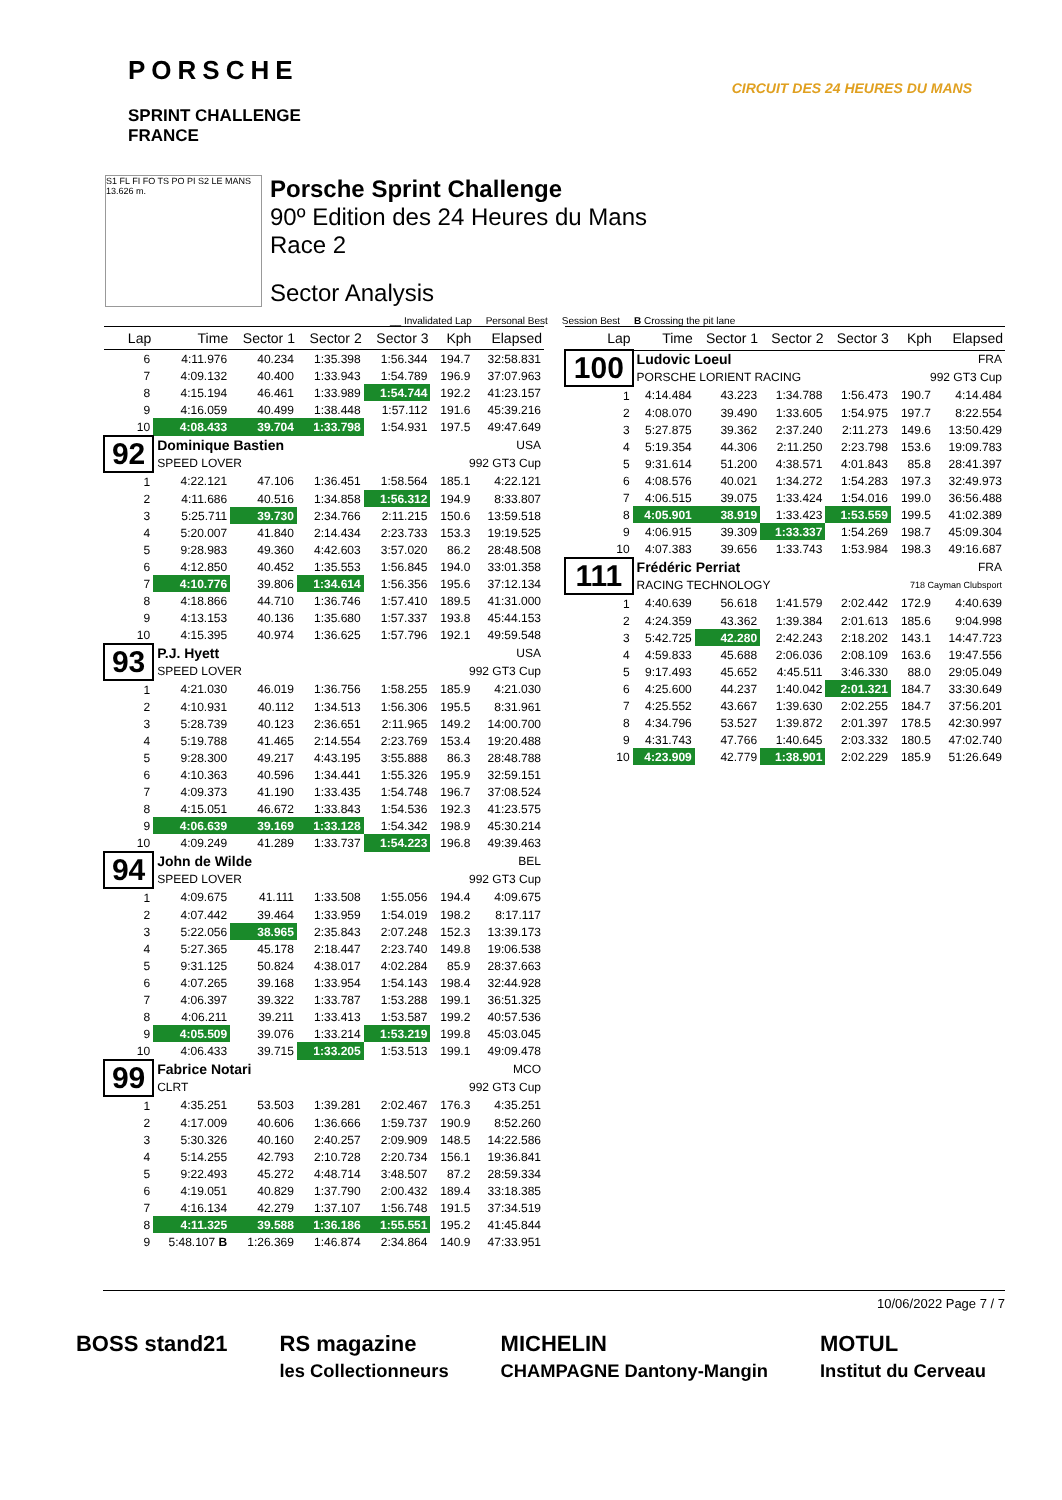PORSCHE
SPRINT CHALLENGE
FRANCE
CIRCUIT DES 24 HEURES DU MANS
S1 FL FI FO TS PO PI S2 LE MANS 13.626 m.
Porsche Sprint Challenge
90º Edition des 24 Heures du Mans
Race 2
Sector Analysis
__ Invalidated Lap Personal Best Session Best B Crossing the pit lane
| Lap | Time | Sector 1 | Sector 2 | Sector 3 | Kph | Elapsed |
| --- | --- | --- | --- | --- | --- | --- |
| 6 | 4:11.976 | 40.234 | 1:35.398 | 1:56.344 | 194.7 | 32:58.831 |
| 7 | 4:09.132 | 40.400 | 1:33.943 | 1:54.789 | 196.9 | 37:07.963 |
| 8 | 4:15.194 | 46.461 | 1:33.989 | 1:54.744 | 192.2 | 41:23.157 |
| 9 | 4:16.059 | 40.499 | 1:38.448 | 1:57.112 | 191.6 | 45:39.216 |
| 10 | 4:08.433 | 39.704 | 1:33.798 | 1:54.931 | 197.5 | 49:47.649 |
| 92 | Dominique Bastien | | | | USA | |
| | SPEED LOVER | | | | 992 GT3 Cup | |
| 1 | 4:22.121 | 47.106 | 1:36.451 | 1:58.564 | 185.1 | 4:22.121 |
| 2 | 4:11.686 | 40.516 | 1:34.858 | 1:56.312 | 194.9 | 8:33.807 |
| 3 | 5:25.711 | 39.730 | 2:34.766 | 2:11.215 | 150.6 | 13:59.518 |
| 4 | 5:20.007 | 41.840 | 2:14.434 | 2:23.733 | 153.3 | 19:19.525 |
| 5 | 9:28.983 | 49.360 | 4:42.603 | 3:57.020 | 86.2 | 28:48.508 |
| 6 | 4:12.850 | 40.452 | 1:35.553 | 1:56.845 | 194.0 | 33:01.358 |
| 7 | 4:10.776 | 39.806 | 1:34.614 | 1:56.356 | 195.6 | 37:12.134 |
| 8 | 4:18.866 | 44.710 | 1:36.746 | 1:57.410 | 189.5 | 41:31.000 |
| 9 | 4:13.153 | 40.136 | 1:35.680 | 1:57.337 | 193.8 | 45:44.153 |
| 10 | 4:15.395 | 40.974 | 1:36.625 | 1:57.796 | 192.1 | 49:59.548 |
| 93 | P.J. Hyett | | | | USA | |
| | SPEED LOVER | | | | 992 GT3 Cup | |
| 1 | 4:21.030 | 46.019 | 1:36.756 | 1:58.255 | 185.9 | 4:21.030 |
| 2 | 4:10.931 | 40.112 | 1:34.513 | 1:56.306 | 195.5 | 8:31.961 |
| 3 | 5:28.739 | 40.123 | 2:36.651 | 2:11.965 | 149.2 | 14:00.700 |
| 4 | 5:19.788 | 41.465 | 2:14.554 | 2:23.769 | 153.4 | 19:20.488 |
| 5 | 9:28.300 | 49.217 | 4:43.195 | 3:55.888 | 86.3 | 28:48.788 |
| 6 | 4:10.363 | 40.596 | 1:34.441 | 1:55.326 | 195.9 | 32:59.151 |
| 7 | 4:09.373 | 41.190 | 1:33.435 | 1:54.748 | 196.7 | 37:08.524 |
| 8 | 4:15.051 | 46.672 | 1:33.843 | 1:54.536 | 192.3 | 41:23.575 |
| 9 | 4:06.639 | 39.169 | 1:33.128 | 1:54.342 | 198.9 | 45:30.214 |
| 10 | 4:09.249 | 41.289 | 1:33.737 | 1:54.223 | 196.8 | 49:39.463 |
| 94 | John de Wilde | | | | BEL | |
| | SPEED LOVER | | | | 992 GT3 Cup | |
| 1 | 4:09.675 | 41.111 | 1:33.508 | 1:55.056 | 194.4 | 4:09.675 |
| 2 | 4:07.442 | 39.464 | 1:33.959 | 1:54.019 | 198.2 | 8:17.117 |
| 3 | 5:22.056 | 38.965 | 2:35.843 | 2:07.248 | 152.3 | 13:39.173 |
| 4 | 5:27.365 | 45.178 | 2:18.447 | 2:23.740 | 149.8 | 19:06.538 |
| 5 | 9:31.125 | 50.824 | 4:38.017 | 4:02.284 | 85.9 | 28:37.663 |
| 6 | 4:07.265 | 39.168 | 1:33.954 | 1:54.143 | 198.4 | 32:44.928 |
| 7 | 4:06.397 | 39.322 | 1:33.787 | 1:53.288 | 199.1 | 36:51.325 |
| 8 | 4:06.211 | 39.211 | 1:33.413 | 1:53.587 | 199.2 | 40:57.536 |
| 9 | 4:05.509 | 39.076 | 1:33.214 | 1:53.219 | 199.8 | 45:03.045 |
| 10 | 4:06.433 | 39.715 | 1:33.205 | 1:53.513 | 199.1 | 49:09.478 |
| 99 | Fabrice Notari | | | | MCO | |
| | CLRT | | | | 992 GT3 Cup | |
| 1 | 4:35.251 | 53.503 | 1:39.281 | 2:02.467 | 176.3 | 4:35.251 |
| 2 | 4:17.009 | 40.606 | 1:36.666 | 1:59.737 | 190.9 | 8:52.260 |
| 3 | 5:30.326 | 40.160 | 2:40.257 | 2:09.909 | 148.5 | 14:22.586 |
| 4 | 5:14.255 | 42.793 | 2:10.728 | 2:20.734 | 156.1 | 19:36.841 |
| 5 | 9:22.493 | 45.272 | 4:48.714 | 3:48.507 | 87.2 | 28:59.334 |
| 6 | 4:19.051 | 40.829 | 1:37.790 | 2:00.432 | 189.4 | 33:18.385 |
| 7 | 4:16.134 | 42.279 | 1:37.107 | 1:56.748 | 191.5 | 37:34.519 |
| 8 | 4:11.325 | 39.588 | 1:36.186 | 1:55.551 | 195.2 | 41:45.844 |
| 9 | 5:48.107 B | 1:26.369 | 1:46.874 | 2:34.864 | 140.9 | 47:33.951 |
| Lap | Time | Sector 1 | Sector 2 | Sector 3 | Kph | Elapsed |
| --- | --- | --- | --- | --- | --- | --- |
| 100 | Ludovic Loeul | | | | FRA | |
| | PORSCHE LORIENT RACING | | | | 992 GT3 Cup | |
| 1 | 4:14.484 | 43.223 | 1:34.788 | 1:56.473 | 190.7 | 4:14.484 |
| 2 | 4:08.070 | 39.490 | 1:33.605 | 1:54.975 | 197.7 | 8:22.554 |
| 3 | 5:27.875 | 39.362 | 2:37.240 | 2:11.273 | 149.6 | 13:50.429 |
| 4 | 5:19.354 | 44.306 | 2:11.250 | 2:23.798 | 153.6 | 19:09.783 |
| 5 | 9:31.614 | 51.200 | 4:38.571 | 4:01.843 | 85.8 | 28:41.397 |
| 6 | 4:08.576 | 40.021 | 1:34.272 | 1:54.283 | 197.3 | 32:49.973 |
| 7 | 4:06.515 | 39.075 | 1:33.424 | 1:54.016 | 199.0 | 36:56.488 |
| 8 | 4:05.901 | 38.919 | 1:33.423 | 1:53.559 | 199.5 | 41:02.389 |
| 9 | 4:06.915 | 39.309 | 1:33.337 | 1:54.269 | 198.7 | 45:09.304 |
| 10 | 4:07.383 | 39.656 | 1:33.743 | 1:53.984 | 198.3 | 49:16.687 |
| 111 | Frédéric Perriat | | | | FRA | |
| | RACING TECHNOLOGY | | | | 718 Cayman Clubsport | |
| 1 | 4:40.639 | 56.618 | 1:41.579 | 2:02.442 | 172.9 | 4:40.639 |
| 2 | 4:24.359 | 43.362 | 1:39.384 | 2:01.613 | 185.6 | 9:04.998 |
| 3 | 5:42.725 | 42.280 | 2:42.243 | 2:18.202 | 143.1 | 14:47.723 |
| 4 | 4:59.833 | 45.688 | 2:06.036 | 2:08.109 | 163.6 | 19:47.556 |
| 5 | 9:17.493 | 45.652 | 4:45.511 | 3:46.330 | 88.0 | 29:05.049 |
| 6 | 4:25.600 | 44.237 | 1:40.042 | 2:01.321 | 184.7 | 33:30.649 |
| 7 | 4:25.552 | 43.667 | 1:39.630 | 2:02.255 | 184.7 | 37:56.201 |
| 8 | 4:34.796 | 53.527 | 1:39.872 | 2:01.397 | 178.5 | 42:30.997 |
| 9 | 4:31.743 | 47.766 | 1:40.645 | 2:03.332 | 180.5 | 47:02.740 |
| 10 | 4:23.909 | 42.779 | 1:38.901 | 2:02.229 | 185.9 | 51:26.649 |
10/06/2022 Page 7 / 7
BOSS stand21 RS magazine
les Collectionneurs MICHELIN
CHAMPAGNE Dantony-Mangin MOTUL
Institut du Cerveau